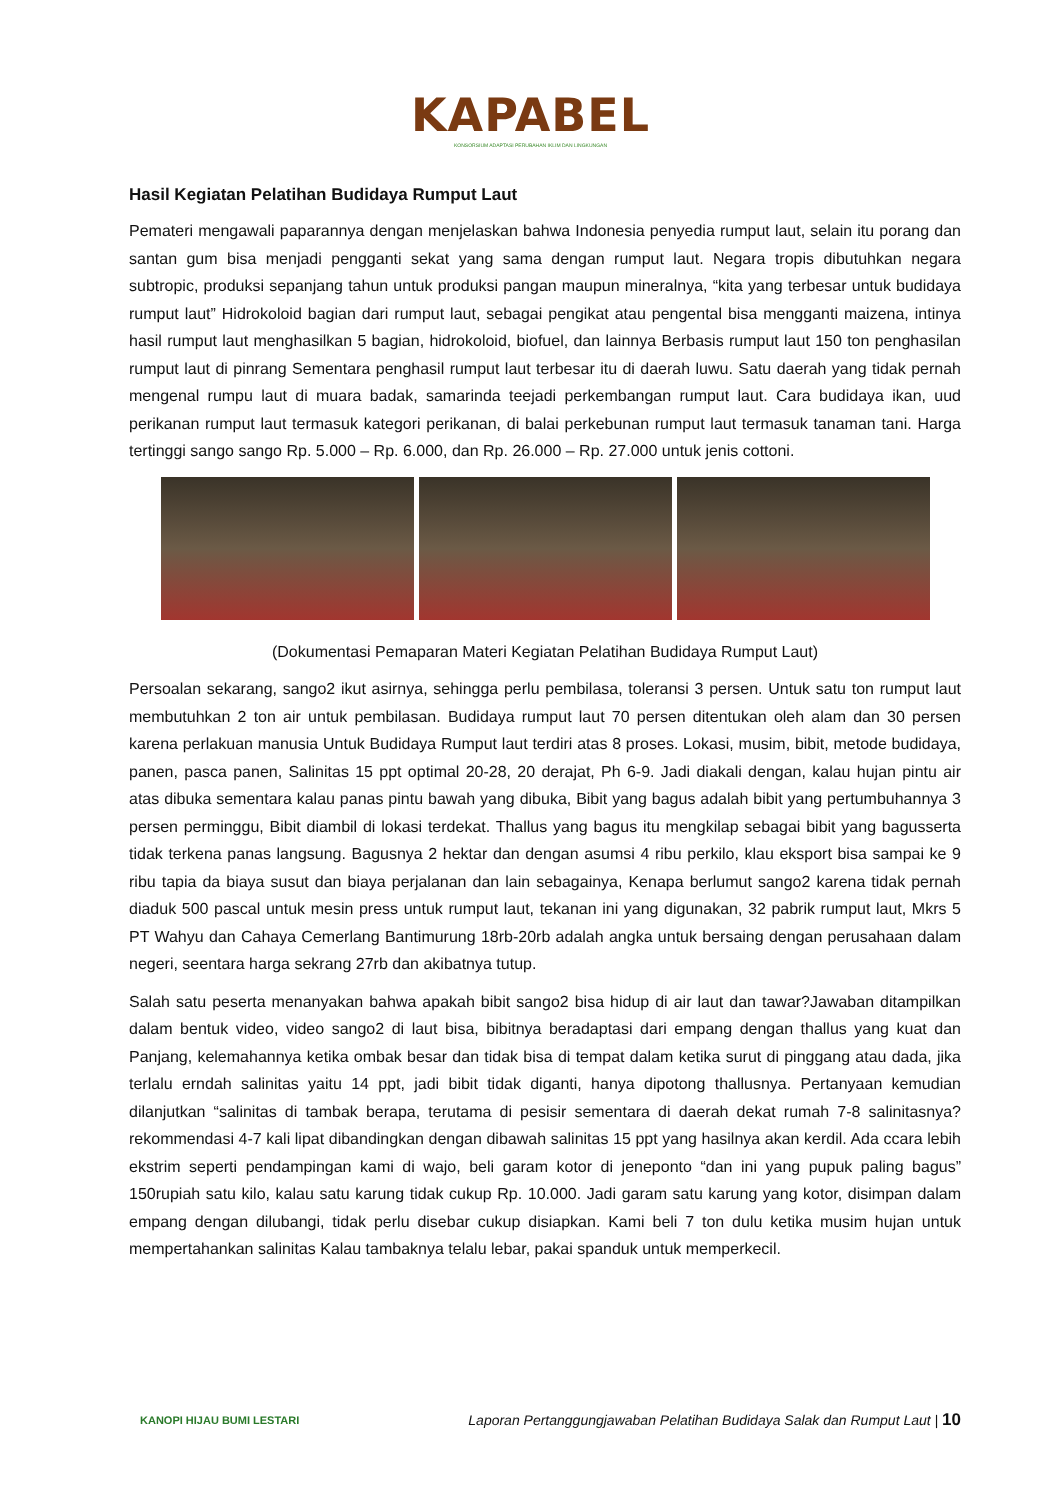KAPABEL
KONSORSIUM ADAPTASI PERUBAHAN IKLIM DAN LINGKUNGAN
Hasil Kegiatan Pelatihan Budidaya Rumput Laut
Pemateri mengawali paparannya dengan menjelaskan bahwa Indonesia penyedia rumput laut, selain itu porang dan santan gum bisa menjadi pengganti sekat yang sama dengan rumput laut. Negara tropis dibutuhkan negara subtropic, produksi sepanjang tahun untuk produksi pangan maupun mineralnya, “kita yang terbesar untuk budidaya rumput laut” Hidrokoloid bagian dari rumput laut, sebagai pengikat atau pengental bisa mengganti maizena, intinya hasil rumput laut menghasilkan 5 bagian, hidrokoloid, biofuel, dan lainnya Berbasis rumput laut 150 ton penghasilan rumput laut di pinrang Sementara penghasil rumput laut terbesar itu di daerah luwu. Satu daerah yang tidak pernah mengenal rumpu laut di muara badak, samarinda teejadi perkembangan rumput laut. Cara budidaya ikan, uud perikanan rumput laut termasuk kategori perikanan, di balai perkebunan rumput laut termasuk tanaman tani. Harga tertinggi sango sango Rp. 5.000 – Rp. 6.000, dan Rp. 26.000 – Rp. 27.000 untuk jenis cottoni.
(Dokumentasi Pemaparan Materi Kegiatan Pelatihan Budidaya Rumput Laut)
Persoalan sekarang, sango2 ikut asirnya, sehingga perlu pembilasa, toleransi 3 persen. Untuk satu ton rumput laut membutuhkan 2 ton air untuk pembilasan. Budidaya rumput laut 70 persen ditentukan oleh alam dan 30 persen karena perlakuan manusia Untuk Budidaya Rumput laut terdiri atas 8 proses. Lokasi, musim, bibit, metode budidaya, panen, pasca panen, Salinitas 15 ppt optimal 20-28, 20 derajat, Ph 6-9. Jadi diakali dengan, kalau hujan pintu air atas dibuka sementara kalau panas pintu bawah yang dibuka, Bibit yang bagus adalah bibit yang pertumbuhannya 3 persen perminggu, Bibit diambil di lokasi terdekat. Thallus yang bagus itu mengkilap sebagai bibit yang bagusserta tidak terkena panas langsung. Bagusnya 2 hektar dan dengan asumsi 4 ribu perkilo, klau eksport bisa sampai ke 9 ribu tapia da biaya susut dan biaya perjalanan dan lain sebagainya, Kenapa berlumut sango2 karena tidak pernah diaduk 500 pascal untuk mesin press untuk rumput laut, tekanan ini yang digunakan, 32 pabrik rumput laut, Mkrs 5 PT Wahyu dan Cahaya Cemerlang Bantimurung 18rb-20rb adalah angka untuk bersaing dengan perusahaan dalam negeri, seentara harga sekrang 27rb dan akibatnya tutup.
Salah satu peserta menanyakan bahwa apakah bibit sango2 bisa hidup di air laut dan tawar?Jawaban ditampilkan dalam bentuk video, video sango2 di laut bisa, bibitnya beradaptasi dari empang dengan thallus yang kuat dan Panjang, kelemahannya ketika ombak besar dan tidak bisa di tempat dalam ketika surut di pinggang atau dada, jika terlalu erndah salinitas yaitu 14 ppt, jadi bibit tidak diganti, hanya dipotong thallusnya. Pertanyaan kemudian dilanjutkan “salinitas di tambak berapa, terutama di pesisir sementara di daerah dekat rumah 7-8 salinitasnya? rekommendasi 4-7 kali lipat dibandingkan dengan dibawah salinitas 15 ppt yang hasilnya akan kerdil. Ada ccara lebih ekstrim seperti pendampingan kami di wajo, beli garam kotor di jeneponto “dan ini yang pupuk paling bagus” 150rupiah satu kilo, kalau satu karung tidak cukup Rp. 10.000. Jadi garam satu karung yang kotor, disimpan dalam empang dengan dilubangi, tidak perlu disebar cukup disiapkan. Kami beli 7 ton dulu ketika musim hujan untuk mempertahankan salinitas Kalau tambaknya telalu lebar, pakai spanduk untuk memperkecil.
KANOPI HIJAU BUMI LESTARI
Laporan Pertanggungjawaban Pelatihan Budidaya Salak dan Rumput Laut | 10